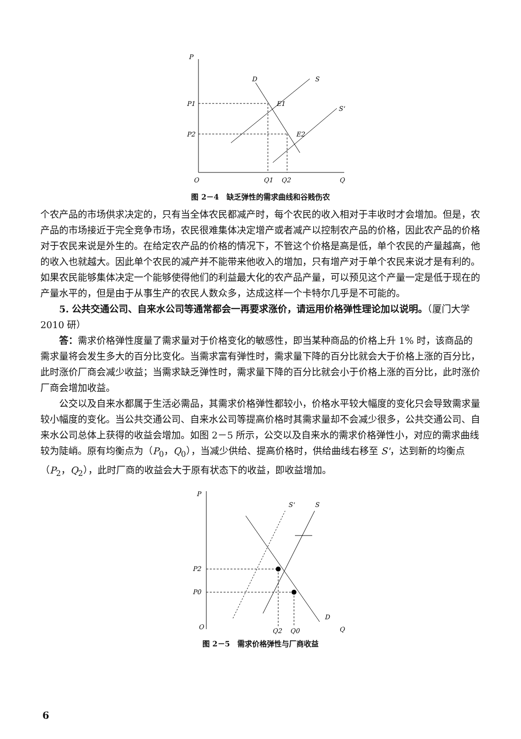P
O
Q
S
S'
D
P1
P2
E1
E2
Q1
Q2
图 2－4　缺乏弹性的需求曲线和谷贱伤农
个农产品的市场供求决定的，只有当全体农民都减产时，每个农民的收入相对于丰收时才会增加。但是，农产品的市场接近于完全竞争市场，农民很难集体决定增产或者减产以控制农产品的价格，因此农产品的价格对于农民来说是外生的。在给定农产品的价格的情况下，不管这个价格是高是低，单个农民的产量越高，他的收入也就越大。因此单个农民的减产并不能带来他收入的增加，只有增产对于单个农民来说才是有利的。如果农民能够集体决定一个能够使得他们的利益最大化的农产品产量，可以预见这个产量一定是低于现在的产量水平的，但是由于从事生产的农民人数众多，达成这样一个卡特尔几乎是不可能的。
5. 公共交通公司、自来水公司等通常都会一再要求涨价，请运用价格弹性理论加以说明。（厦门大学 2010 研）
答：需求价格弹性度量了需求量对于价格变化的敏感性，即当某种商品的价格上升 1% 时，该商品的需求量将会发生多大的百分比变化。当需求富有弹性时，需求量下降的百分比就会大于价格上涨的百分比，此时涨价厂商会减少收益；当需求缺乏弹性时，需求量下降的百分比就会小于价格上涨的百分比，此时涨价厂商会增加收益。
公交以及自来水都属于生活必需品，其需求价格弹性都较小，价格水平较大幅度的变化只会导致需求量较小幅度的变化。当公共交通公司、自来水公司等提高价格时其需求量却不会减少很多，公共交通公司、自来水公司总体上获得的收益会增加。如图 2－5 所示，公交以及自来水的需求价格弹性小，对应的需求曲线较为陡峭。原有均衡点为（P<sub>0</sub>，Q<sub>0</sub>），当减少供给、提高价格时，供给曲线右移至 S'，达到新的均衡点（P<sub>2</sub>，Q<sub>2</sub>），此时厂商的收益会大于原有状态下的收益，即收益增加。
P
O
Q
D
S
S'
P2
P0
Q2
Q0
图 2－5　需求价格弹性与厂商收益
6